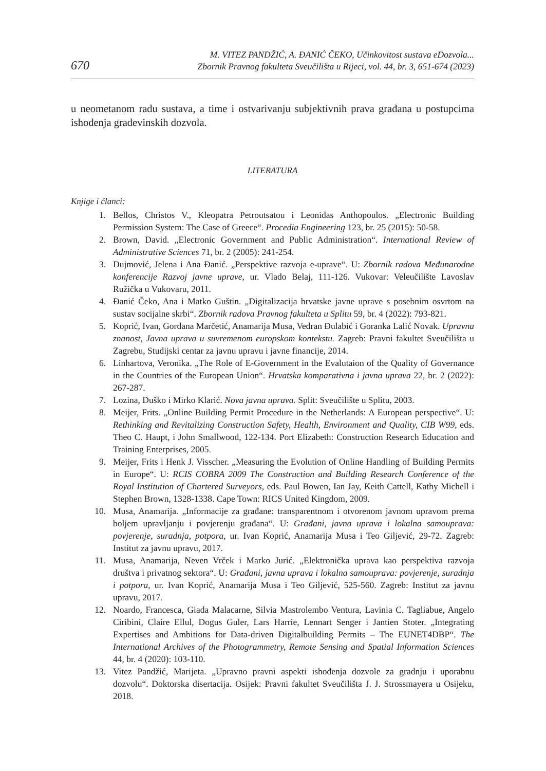670
M. VITEZ PANDŽIĆ, A. ĐANIĆ ČEKO, Učinkovitost sustava eDozvola...
Zbornik Pravnog fakulteta Sveučilišta u Rijeci, vol. 44, br. 3, 651-674 (2023)
u neometanom radu sustava, a time i ostvarivanju subjektivnih prava građana u postupcima ishođenja građevinskih dozvola.
LITERATURA
Knjige i članci:
1. Bellos, Christos V., Kleopatra Petroutsatou i Leonidas Anthopoulos. „Electronic Building Permission System: The Case of Greece“. Procedia Engineering 123, br. 25 (2015): 50-58.
2. Brown, David. „Electronic Government and Public Administration“. International Review of Administrative Sciences 71, br. 2 (2005): 241-254.
3. Dujmović, Jelena i Ana Đanić. „Perspektive razvoja e-uprave“. U: Zbornik radova Međunarodne konferencije Razvoj javne uprave, ur. Vlado Belaj, 111-126. Vukovar: Veleučilište Lavoslav Ružička u Vukovaru, 2011.
4. Đanić Čeko, Ana i Matko Guštin. „Digitalizacija hrvatske javne uprave s posebnim osvrtom na sustav socijalne skrbi“. Zbornik radova Pravnog fakulteta u Splitu 59, br. 4 (2022): 793-821.
5. Koprić, Ivan, Gordana Marčetić, Anamarija Musa, Vedran Đulabić i Goranka Lalić Novak. Upravna znanost, Javna uprava u suvremenom europskom kontekstu. Zagreb: Pravni fakultet Sveučilišta u Zagrebu, Studijski centar za javnu upravu i javne financije, 2014.
6. Linhartova, Veronika. „The Role of E-Government in the Evalutaion of the Quality of Governance in the Countries of the European Union“. Hrvatska komparativna i javna uprava 22, br. 2 (2022): 267-287.
7. Lozina, Duško i Mirko Klarić. Nova javna uprava. Split: Sveučilište u Splitu, 2003.
8. Meijer, Frits. „Online Building Permit Procedure in the Netherlands: A European perspective“. U: Rethinking and Revitalizing Construction Safety, Health, Environment and Quality, CIB W99, eds. Theo C. Haupt, i John Smallwood, 122-134. Port Elizabeth: Construction Research Education and Training Enterprises, 2005.
9. Meijer, Frits i Henk J. Visscher. „Measuring the Evolution of Online Handling of Building Permits in Europe“. U: RCIS COBRA 2009 The Construction and Building Research Conference of the Royal Institution of Chartered Surveyors, eds. Paul Bowen, Ian Jay, Keith Cattell, Kathy Michell i Stephen Brown, 1328-1338. Cape Town: RICS United Kingdom, 2009.
10. Musa, Anamarija. „Informacije za građane: transparentnom i otvorenom javnom upravom prema boljem upravljanju i povjerenju građana“. U: Građani, javna uprava i lokalna samouprava: povjerenje, suradnja, potpora, ur. Ivan Koprić, Anamarija Musa i Teo Giljević, 29-72. Zagreb: Institut za javnu upravu, 2017.
11. Musa, Anamarija, Neven Vrček i Marko Jurić. „Elektronička uprava kao perspektiva razvoja društva i privatnog sektora“. U: Građani, javna uprava i lokalna samouprava: povjerenje, suradnja i potpora, ur. Ivan Koprić, Anamarija Musa i Teo Giljević, 525-560. Zagreb: Institut za javnu upravu, 2017.
12. Noardo, Francesca, Giada Malacarne, Silvia Mastrolembo Ventura, Lavinia C. Tagliabue, Angelo Ciribini, Claire Ellul, Dogus Guler, Lars Harrie, Lennart Senger i Jantien Stoter. „Integrating Expertises and Ambitions for Data-driven Digitalbuilding Permits – The EUNET4DBP“. The International Archives of the Photogrammetry, Remote Sensing and Spatial Information Sciences 44, br. 4 (2020): 103-110.
13. Vitez Pandžić, Marijeta. „Upravno pravni aspekti ishođenja dozvole za gradnju i uporabnu dozvolu“. Doktorska disertacija. Osijek: Pravni fakultet Sveučilišta J. J. Strossmayera u Osijeku, 2018.